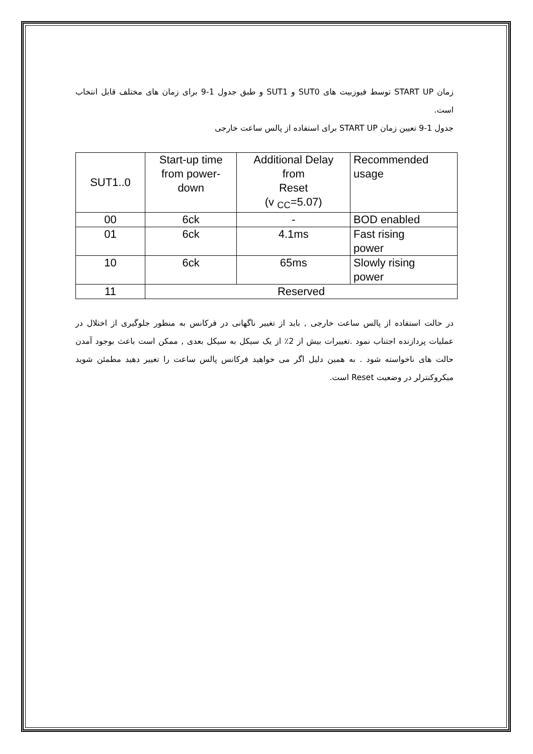زمان START UP توسط فیوزبیت های SUT0 و SUT1 و طبق جدول 1-9 برای زمان های مختلف قابل انتخاب است.
جدول 1-9 تعیین زمان START UP برای استفاده از پالس ساعت خارجی
| SUT1..0 | Start-up time from power- down | Additional Delay from Reset (v <sub>CC</sub>=5.07) | Recommended usage |
| 00 | 6ck | - | BOD enabled |
| 01 | 6ck | 4.1ms | Fast rising power |
| 10 | 6ck | 65ms | Slowly rising power |
| 11 | Reserved | | |
در حالت استفاده از پالس ساعت خارجی , باید از تغییر ناگهانی در فرکانس به منظور جلوگیری از اختلال در عملیات پردازنده اجتناب نمود .تغییرات بیش از 2٪ از یک سیکل به سیکل بعدی , ممکن است باعث بوجود آمدن حالت های ناخواسته شود . به همین دلیل اگر می خواهید فرکانس پالس ساعت را تغییر دهید مطمئن شوید میکروکنترلر در وضعیت Reset است.